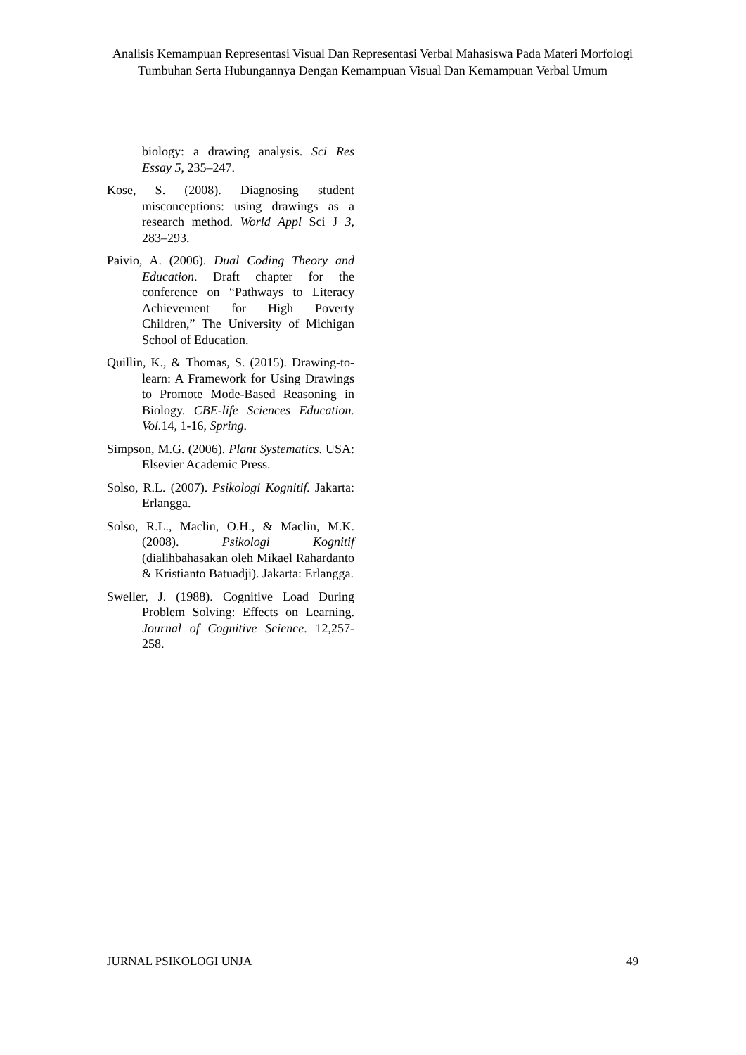Analisis Kemampuan Representasi Visual Dan Representasi Verbal Mahasiswa Pada Materi Morfologi Tumbuhan Serta Hubungannya Dengan Kemampuan Visual Dan Kemampuan Verbal Umum
biology: a drawing analysis. Sci Res Essay 5, 235–247.
Kose, S. (2008). Diagnosing student misconceptions: using drawings as a research method. World Appl Sci J 3, 283–293.
Paivio, A. (2006). Dual Coding Theory and Education. Draft chapter for the conference on “Pathways to Literacy Achievement for High Poverty Children,” The University of Michigan School of Education.
Quillin, K., & Thomas, S. (2015). Drawing-to-learn: A Framework for Using Drawings to Promote Mode-Based Reasoning in Biology. CBE-life Sciences Education. Vol. 14, 1-16, Spring.
Simpson, M.G. (2006). Plant Systematics. USA: Elsevier Academic Press.
Solso, R.L. (2007). Psikologi Kognitif. Jakarta: Erlangga.
Solso, R.L., Maclin, O.H., & Maclin, M.K. (2008). Psikologi Kognitif (dialihbahasakan oleh Mikael Rahardanto & Kristianto Batuadji). Jakarta: Erlangga.
Sweller, J. (1988). Cognitive Load During Problem Solving: Effects on Learning. Journal of Cognitive Science. 12,257-258.
JURNAL PSIKOLOGI UNJA 49